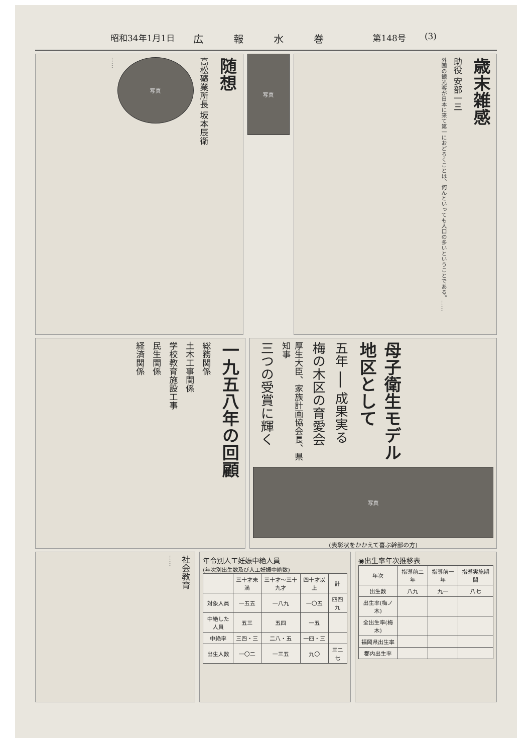昭和34年1月1日 広報水巻 第148号 (3)
歳末雑感
助役 安部一三
外国の観光客が日本に来て第一におどろくことは、何んといっても人口の多いということである。……
写真
随想
高松礦業所長 坂本辰衛
写真
……
母子衛生モデル地区として
五年 ── 成果実る
梅の木区の育愛会
厚生大臣、家族計画協会長、県知事
三つの受賞に輝く
写真
(表彰状をかかえて喜ぶ幹部の方)
一九五八年の回顧
総務関係
土木工事関係
学校教育施設工事
民生関係
経済関係
◉出生率年次推移表
| 年次 | 指導前二年 | 指導前一年 | 指導実施期間 |
| --- | --- | --- | --- |
| 出生数 | 八九 | 九一 | 八七 |
| 出生率(梅ノ木) | | | |
| 全出生率(梅木) | | | |
| 福岡県出生率 | | | |
| 郡内出生率 | | | |
年令別人工妊娠中絶人員
(年次別出生数及び人工妊娠中絶数)
| | 三十才未満 | 三十才〜三十九才 | 四十才以上 | 計 |
| --- | --- | --- | --- | --- |
| 対象人員 | 一五五 | 一八九 | 一〇五 | 四四九 |
| 中絶した人員 | 五三 | 五四 | 一五 | |
| 中絶率 | 三四・三 | 二八・五 | 一四・三 | |
| 出生人数 | 一〇二 | 一三五 | 九〇 | 三二七 |
社会教育
……